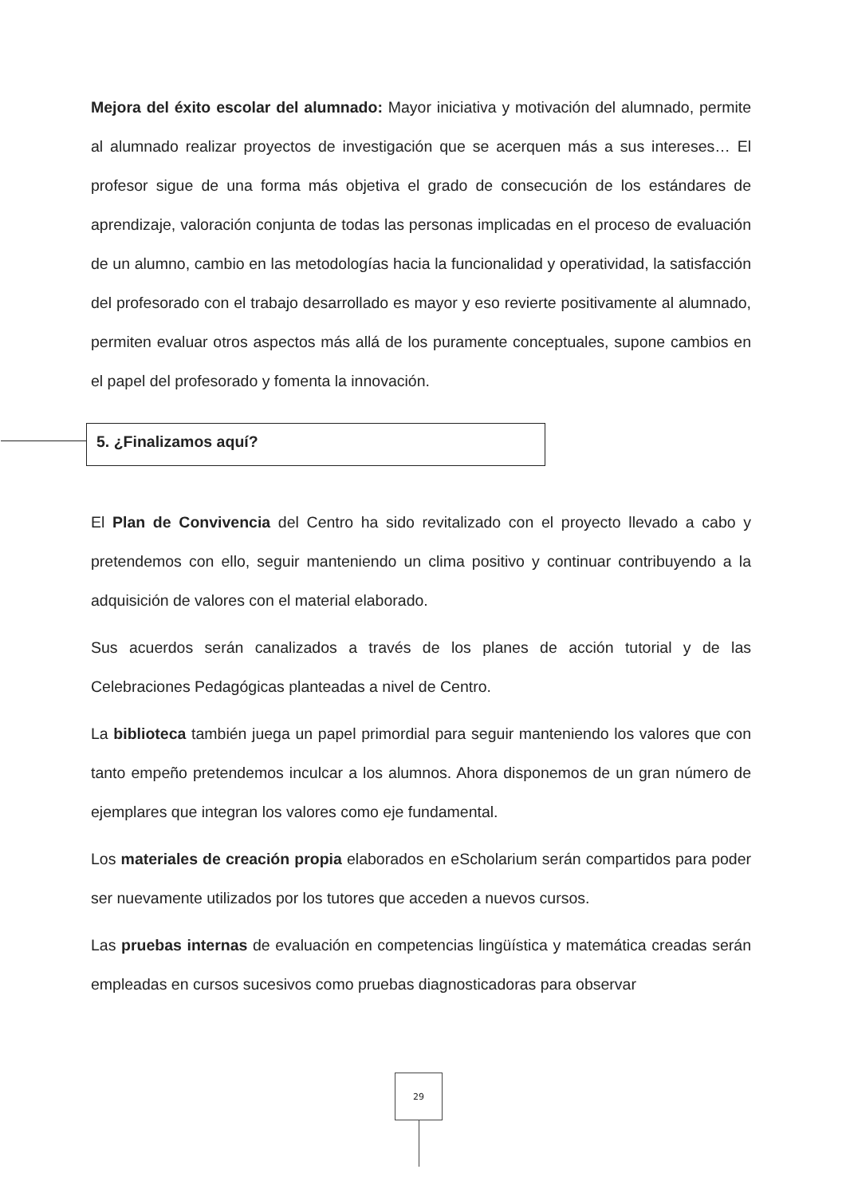Mejora del éxito escolar del alumnado: Mayor iniciativa y motivación del alumnado, permite al alumnado realizar proyectos de investigación que se acerquen más a sus intereses… El profesor sigue de una forma más objetiva el grado de consecución de los estándares de aprendizaje, valoración conjunta de todas las personas implicadas en el proceso de evaluación de un alumno, cambio en las metodologías hacia la funcionalidad y operatividad, la satisfacción del profesorado con el trabajo desarrollado es mayor y eso revierte positivamente al alumnado, permiten evaluar otros aspectos más allá de los puramente conceptuales, supone cambios en el papel del profesorado y fomenta la innovación.
5. ¿Finalizamos aquí?
El Plan de Convivencia del Centro ha sido revitalizado con el proyecto llevado a cabo y pretendemos con ello, seguir manteniendo un clima positivo y continuar contribuyendo a la adquisición de valores con el material elaborado.
Sus acuerdos serán canalizados a través de los planes de acción tutorial y de las Celebraciones Pedagógicas planteadas a nivel de Centro.
La biblioteca también juega un papel primordial para seguir manteniendo los valores que con tanto empeño pretendemos inculcar a los alumnos. Ahora disponemos de un gran número de ejemplares que integran los valores como eje fundamental.
Los materiales de creación propia elaborados en eScholarium serán compartidos para poder ser nuevamente utilizados por los tutores que acceden a nuevos cursos.
Las pruebas internas de evaluación en competencias lingüística y matemática creadas serán empleadas en cursos sucesivos como pruebas diagnosticadoras para observar
29